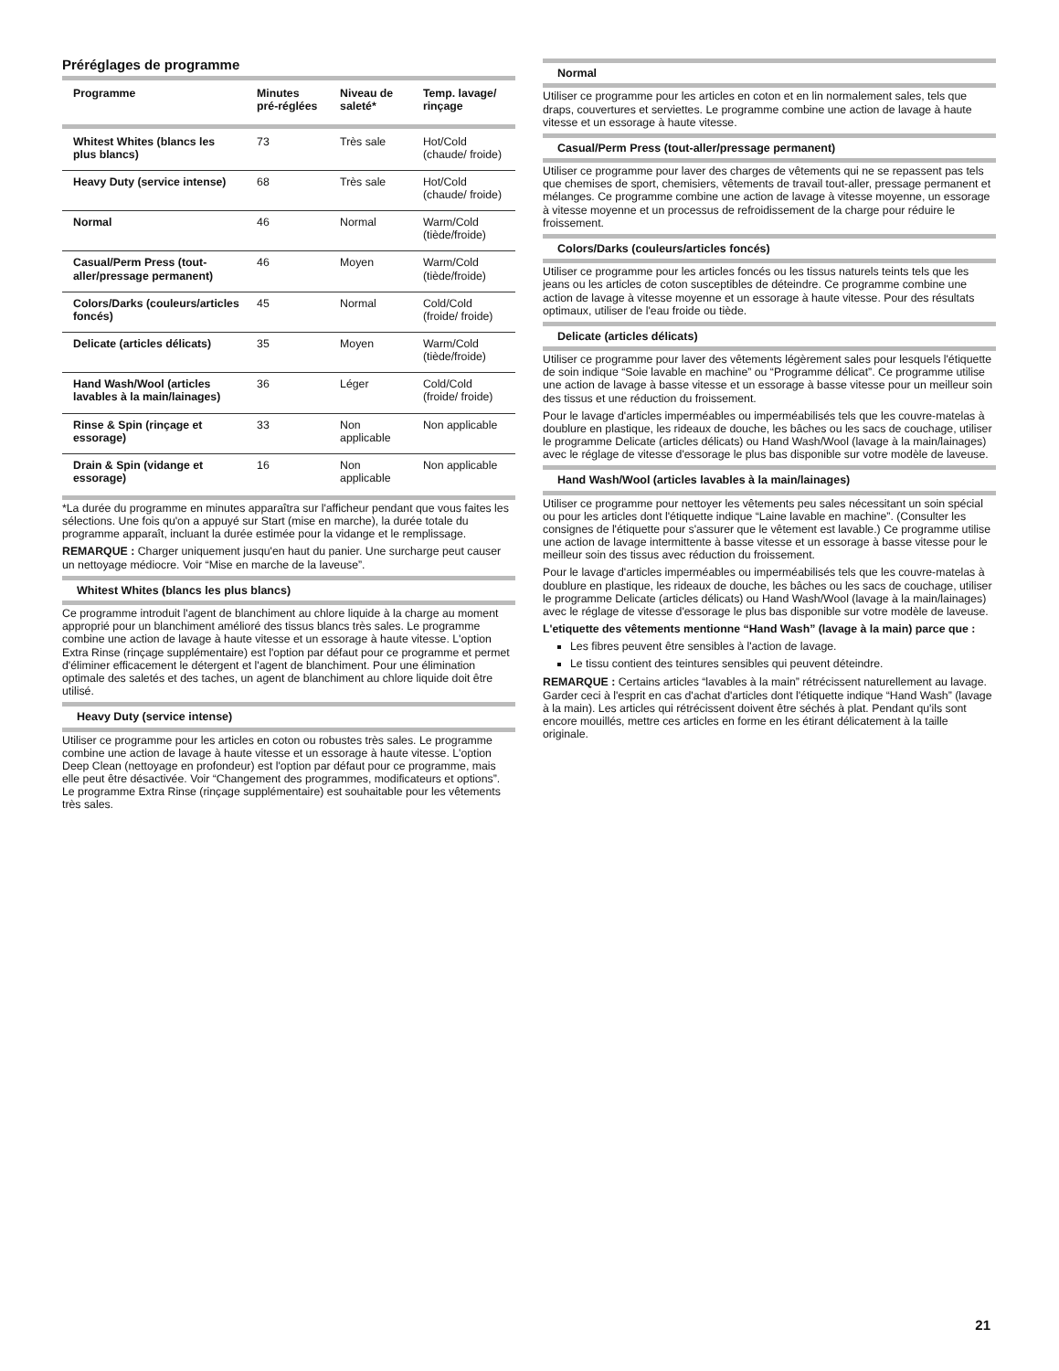Préréglages de programme
| Programme | Minutes pré-réglées | Niveau de saleté* | Temp. lavage/ rinçage |
| --- | --- | --- | --- |
| Whitest Whites (blancs les plus blancs) | 73 | Très sale | Hot/Cold (chaude/ froide) |
| Heavy Duty (service intense) | 68 | Très sale | Hot/Cold (chaude/ froide) |
| Normal | 46 | Normal | Warm/Cold (tiède/froide) |
| Casual/Perm Press (tout-aller/pressage permanent) | 46 | Moyen | Warm/Cold (tiède/froide) |
| Colors/Darks (couleurs/articles foncés) | 45 | Normal | Cold/Cold (froide/ froide) |
| Delicate (articles délicats) | 35 | Moyen | Warm/Cold (tiède/froide) |
| Hand Wash/Wool (articles lavables à la main/lainages) | 36 | Léger | Cold/Cold (froide/ froide) |
| Rinse & Spin (rinçage et essorage) | 33 | Non applicable | Non applicable |
| Drain & Spin (vidange et essorage) | 16 | Non applicable | Non applicable |
*La durée du programme en minutes apparaîtra sur l'afficheur pendant que vous faites les sélections. Une fois qu'on a appuyé sur Start (mise en marche), la durée totale du programme apparaît, incluant la durée estimée pour la vidange et le remplissage.
REMARQUE : Charger uniquement jusqu'en haut du panier. Une surcharge peut causer un nettoyage médiocre. Voir “Mise en marche de la laveuse”.
Whitest Whites (blancs les plus blancs)
Ce programme introduit l'agent de blanchiment au chlore liquide à la charge au moment approprié pour un blanchiment amélioré des tissus blancs très sales. Le programme combine une action de lavage à haute vitesse et un essorage à haute vitesse. L'option Extra Rinse (rinçage supplémentaire) est l'option par défaut pour ce programme et permet d'éliminer efficacement le détergent et l'agent de blanchiment. Pour une élimination optimale des saletés et des taches, un agent de blanchiment au chlore liquide doit être utilisé.
Heavy Duty (service intense)
Utiliser ce programme pour les articles en coton ou robustes très sales. Le programme combine une action de lavage à haute vitesse et un essorage à haute vitesse. L'option Deep Clean (nettoyage en profondeur) est l'option par défaut pour ce programme, mais elle peut être désactivée. Voir “Changement des programmes, modificateurs et options”. Le programme Extra Rinse (rinçage supplémentaire) est souhaitable pour les vêtements très sales.
Normal
Utiliser ce programme pour les articles en coton et en lin normalement sales, tels que draps, couvertures et serviettes. Le programme combine une action de lavage à haute vitesse et un essorage à haute vitesse.
Casual/Perm Press (tout-aller/pressage permanent)
Utiliser ce programme pour laver des charges de vêtements qui ne se repassent pas tels que chemises de sport, chemisiers, vêtements de travail tout-aller, pressage permanent et mélanges. Ce programme combine une action de lavage à vitesse moyenne, un essorage à vitesse moyenne et un processus de refroidissement de la charge pour réduire le froissement.
Colors/Darks (couleurs/articles foncés)
Utiliser ce programme pour les articles foncés ou les tissus naturels teints tels que les jeans ou les articles de coton susceptibles de déteindre. Ce programme combine une action de lavage à vitesse moyenne et un essorage à haute vitesse. Pour des résultats optimaux, utiliser de l'eau froide ou tiède.
Delicate (articles délicats)
Utiliser ce programme pour laver des vêtements légèrement sales pour lesquels l'étiquette de soin indique “Soie lavable en machine” ou “Programme délicat”. Ce programme utilise une action de lavage à basse vitesse et un essorage à basse vitesse pour un meilleur soin des tissus et une réduction du froissement.
Pour le lavage d'articles imperméables ou imperméabilisés tels que les couvre-matelas à doublure en plastique, les rideaux de douche, les bâches ou les sacs de couchage, utiliser le programme Delicate (articles délicats) ou Hand Wash/Wool (lavage à la main/lainages) avec le réglage de vitesse d'essorage le plus bas disponible sur votre modèle de laveuse.
Hand Wash/Wool (articles lavables à la main/lainages)
Utiliser ce programme pour nettoyer les vêtements peu sales nécessitant un soin spécial ou pour les articles dont l'étiquette indique “Laine lavable en machine”. (Consulter les consignes de l'étiquette pour s'assurer que le vêtement est lavable.) Ce programme utilise une action de lavage intermittente à basse vitesse et un essorage à basse vitesse pour le meilleur soin des tissus avec réduction du froissement.
Pour le lavage d'articles imperméables ou imperméabilisés tels que les couvre-matelas à doublure en plastique, les rideaux de douche, les bâches ou les sacs de couchage, utiliser le programme Delicate (articles délicats) ou Hand Wash/Wool (lavage à la main/lainages) avec le réglage de vitesse d'essorage le plus bas disponible sur votre modèle de laveuse.
L'etiquette des vêtements mentionne “Hand Wash” (lavage à la main) parce que :
Les fibres peuvent être sensibles à l'action de lavage.
Le tissu contient des teintures sensibles qui peuvent déteindre.
REMARQUE : Certains articles “lavables à la main” rétrécissent naturellement au lavage. Garder ceci à l'esprit en cas d'achat d'articles dont l'étiquette indique “Hand Wash” (lavage à la main). Les articles qui rétrécissent doivent être séchés à plat. Pendant qu'ils sont encore mouillés, mettre ces articles en forme en les étirant délicatement à la taille originale.
21